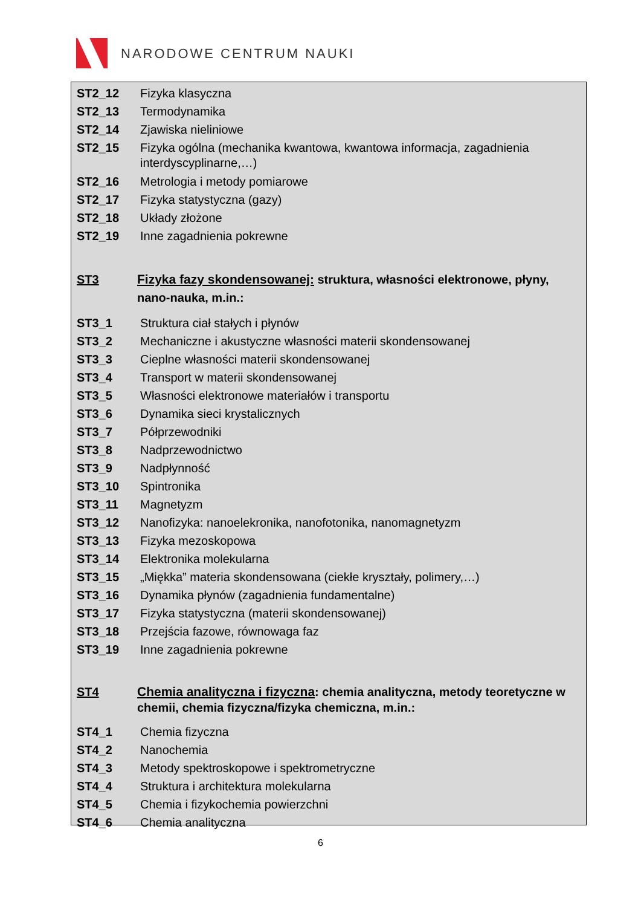NARODOWE CENTRUM NAUKI
ST2_12 Fizyka klasyczna
ST2_13 Termodynamika
ST2_14 Zjawiska nieliniowe
ST2_15 Fizyka ogólna (mechanika kwantowa, kwantowa informacja, zagadnienia interdyscyplinarne,…)
ST2_16 Metrologia i metody pomiarowe
ST2_17 Fizyka statystyczna (gazy)
ST2_18 Układy złożone
ST2_19 Inne zagadnienia pokrewne
ST3 Fizyka fazy skondensowanej: struktura, własności elektronowe, płyny, nano-nauka, m.in.:
ST3_1 Struktura ciał stałych i płynów
ST3_2 Mechaniczne i akustyczne własności materii skondensowanej
ST3_3 Cieplne własności materii skondensowanej
ST3_4 Transport w materii skondensowanej
ST3_5 Własności elektronowe materiałów i transportu
ST3_6 Dynamika sieci krystalicznych
ST3_7 Półprzewodniki
ST3_8 Nadprzewodnictwo
ST3_9 Nadpłynność
ST3_10 Spintronika
ST3_11 Magnetyzm
ST3_12 Nanofizyka: nanoelekronika, nanofotonika, nanomagnetyzm
ST3_13 Fizyka mezoskopowa
ST3_14 Elektronika molekularna
ST3_15 „Miękka” materia skondensowana (ciekłe kryształy, polimery,…)
ST3_16 Dynamika płynów (zagadnienia fundamentalne)
ST3_17 Fizyka statystyczna (materii skondensowanej)
ST3_18 Przejścia fazowe, równowaga faz
ST3_19 Inne zagadnienia pokrewne
ST4 Chemia analityczna i fizyczna: chemia analityczna, metody teoretyczne w chemii, chemia fizyczna/fizyka chemiczna, m.in.:
ST4_1 Chemia fizyczna
ST4_2 Nanochemia
ST4_3 Metody spektroskopowe i spektrometryczne
ST4_4 Struktura i architektura molekularna
ST4_5 Chemia i fizykochemia powierzchni
ST4_6 Chemia analityczna
6